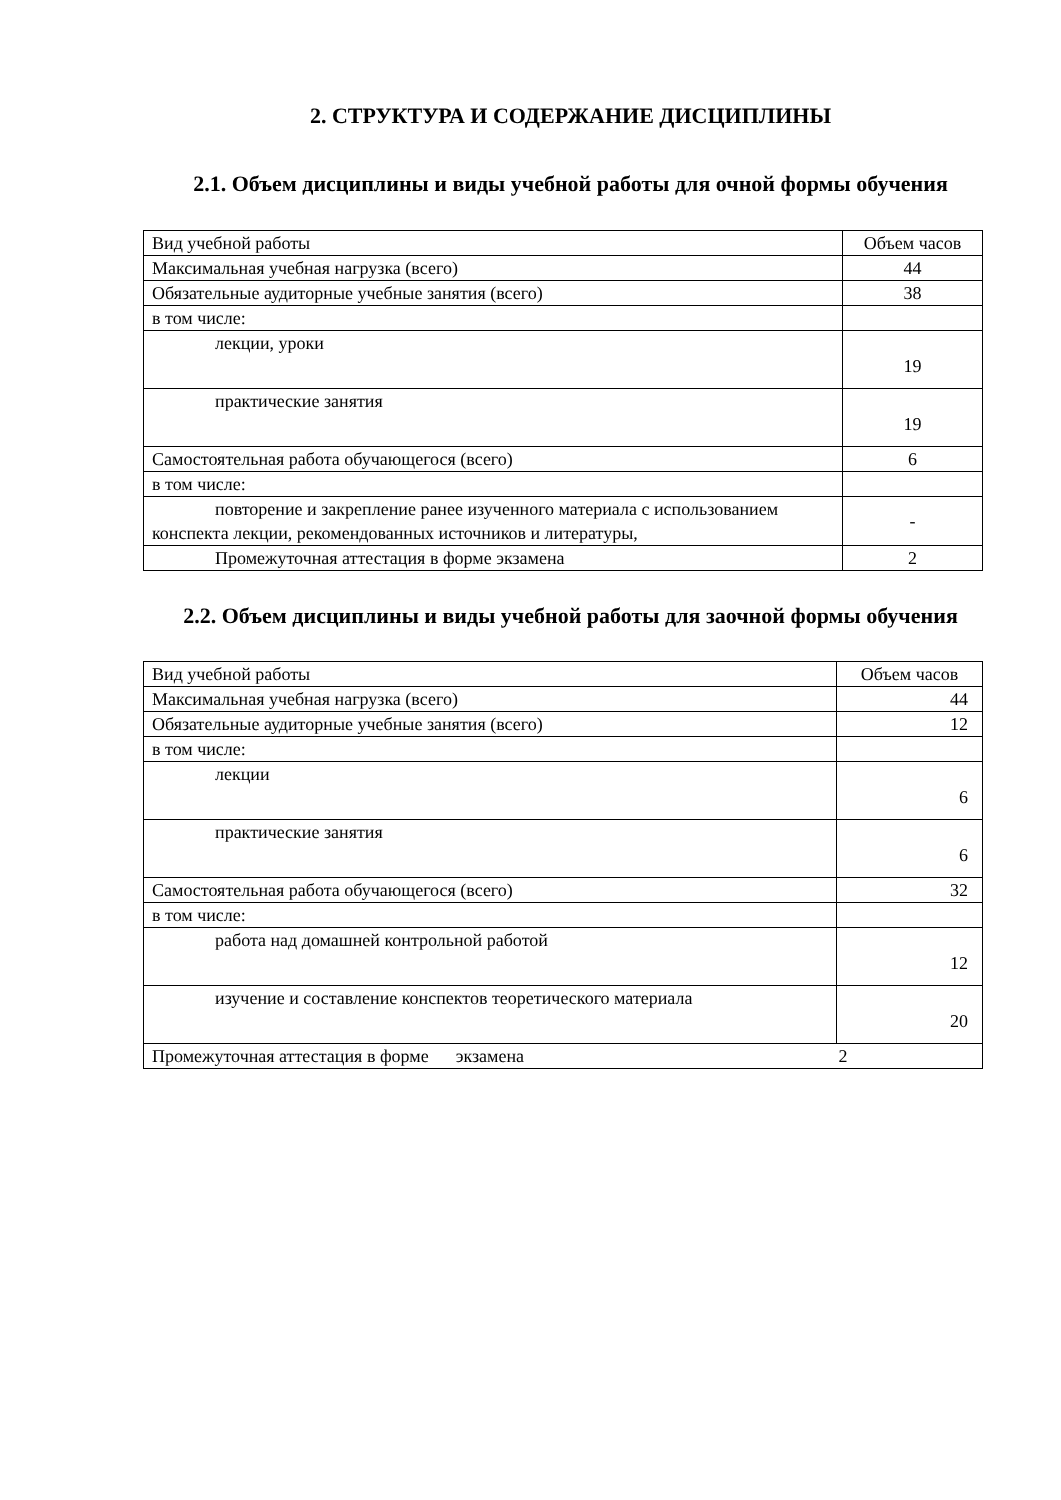2. СТРУКТУРА И СОДЕРЖАНИЕ ДИСЦИПЛИНЫ
2.1. Объем дисциплины и виды учебной работы для очной формы обучения
| Вид учебной работы | Объем часов |
| Максимальная учебная нагрузка (всего) | 44 |
| Обязательные аудиторные учебные занятия (всего) | 38 |
| в том числе: | |
| лекции, уроки | 19 |
| практические занятия | 19 |
| Самостоятельная работа обучающегося (всего) | 6 |
| в том числе: | |
| повторение и закрепление ранее изученного материала с использованием конспекта лекции, рекомендованных источников и литературы, | - |
| Промежуточная аттестация в форме экзамена | 2 |
2.2. Объем дисциплины и виды учебной работы для заочной формы обучения
| Вид учебной работы | Объем часов |
| Максимальная учебная нагрузка (всего) | 44 |
| Обязательные аудиторные учебные занятия (всего) | 12 |
| в том числе: | |
| лекции | 6 |
| практические занятия | 6 |
| Самостоятельная работа обучающегося (всего) | 32 |
| в том числе: | |
| работа над домашней контрольной работой | 12 |
| изучение и составление конспектов теоретического материала | 20 |
| Промежуточная аттестация в форме экзамена 2 | |